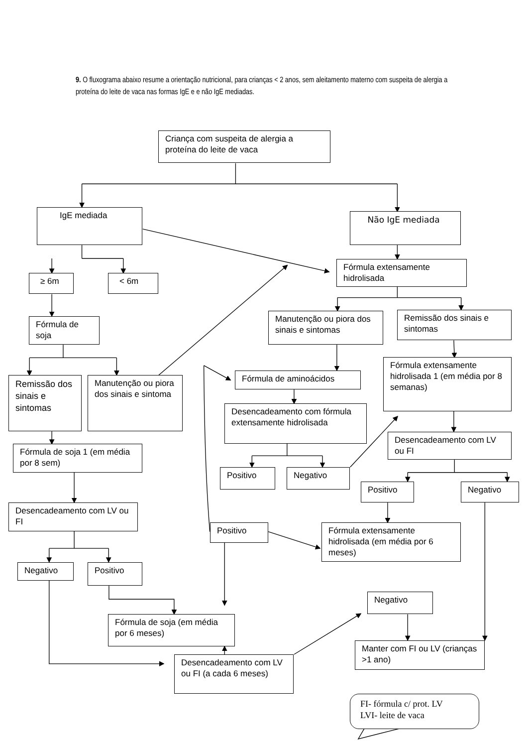9. O fluxograma abaixo resume a orientação nutricional, para crianças < 2 anos, sem aleitamento materno com suspeita de alergia a proteína do leite de vaca nas formas IgE e e não IgE mediadas.
Criança com suspeita de alergia a proteína do leite de vaca
IgE mediada
Não IgE mediada
≥ 6m
< 6m
Fórmula extensamente hidrolisada
Fórmula de soja
Manutenção ou piora dos sinais e sintomas
Remissão dos sinais e sintomas
Remissão dos sinais e sintomas
Manutenção ou piora dos sinais e sintoma
Fórmula de aminoácidos
Fórmula extensamente hidrolisada 1 (em média por 8 semanas)
Desencadeamento com fórmula extensamente hidrolisada
Fórmula de soja 1 (em média por 8 sem)
Desencadeamento com LV ou FI
Positivo
Negativo
Positivo
Negativo
Desencadeamento com LV ou FI
Positivo
Fórmula extensamente hidrolisada (em média por 6 meses)
Negativo
Positivo
Negativo
Fórmula de soja (em média por 6 meses)
Manter com FI ou LV (crianças >1 ano)
Desencadeamento com LV ou FI (a cada 6 meses)
FI- fórmula c/ prot. LV
LVI- leite de vaca